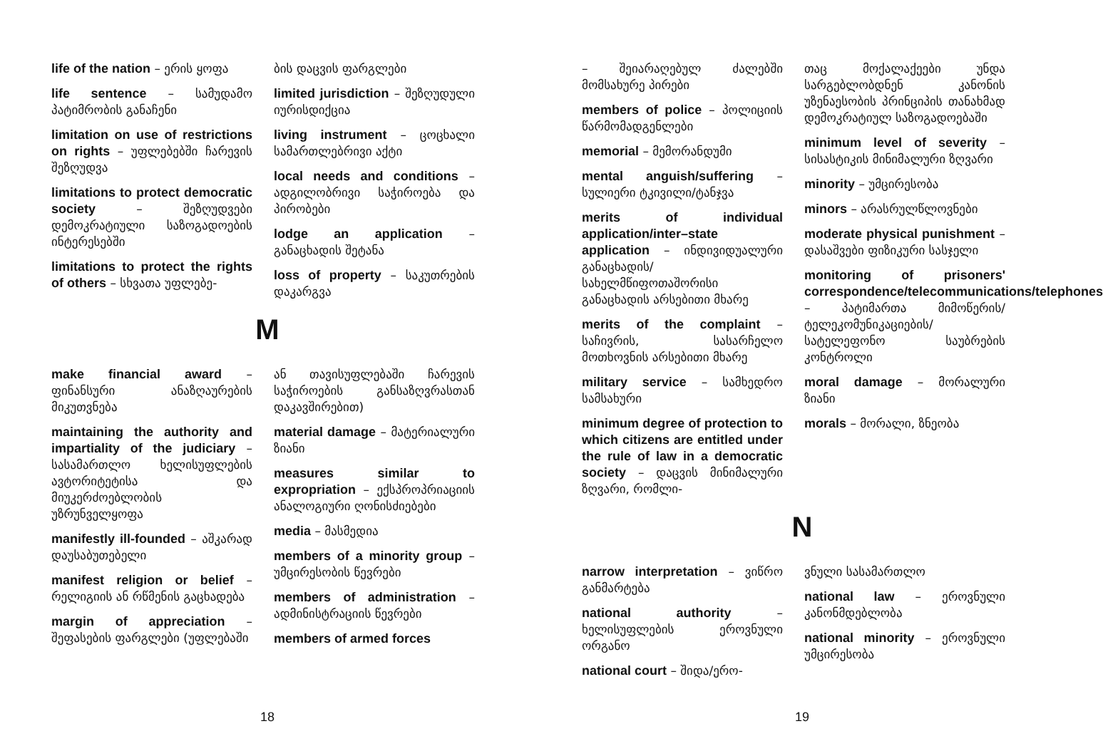life of the nation – ერის ყოფა
life sentence – სამუდამო პატიმრობის განაჩენი
limitation on use of restrictions on rights – უფლებებში ჩარევის შეზღუდვა
limitations to protect democratic society – შეზღუდვები დემოკრატიული საზოგადოების ინტერესებში
limitations to protect the rights of others – სხვათა უფლებე-
ბის დაცვის ფარგლები
limited jurisdiction – შეზღუდული იურისდიქცია
living instrument – ცოცხალი სამართლებრივი აქტი
local needs and conditions – ადგილობრივი საჭიროება და პირობები
lodge an application – განაცხადის შეტანა
loss of property – საკუთრების დაკარგვა
M
make financial award – ფინანსური ანაზღაურების მიკუთვნება
maintaining the authority and impartiality of the judiciary – სასამართლო ხელისუფლების ავტორიტეტისა და მიუკერძოებლობის უზრუნველყოფა
manifestly ill-founded – აშკარად დაუსაბუთებელი
manifest religion or belief – რელიგიის ან რწმენის გაცხადება
margin of appreciation – შეფასების ფარგლები (უფლებაში
ან თავისუფლებაში ჩარევის საჭიროების განსაზღვრასთან დაკავშირებით)
material damage – მატერიალური ზიანი
measures similar to expropriation – ექსპროპრიაციის ანალოგიური ღონისძიებები
media – მასმედია
members of a minority group – უმცირესობის წევრები
members of administration – ადმინისტრაციის წევრები
members of armed forces
18
– შეიარაღებულ ძალებში მომსახურე პირები
members of police – პოლიციის წარმომადგენლები
memorial – მემორანდუმი
mental anguish/suffering – სულიერი ტკივილი/ტანჯვა
merits of individual application/inter–state application – ინდივიდუალური განაცხადის/სახელმწიფოთაშორისი განაცხადის არსებითი მხარე
merits of the complaint – საჩივრის, სასარჩელო მოთხოვნის არსებითი მხარე
military service – სამხედრო სამსახური
minimum degree of protection to which citizens are entitled under the rule of law in a democratic society – დაცვის მინიმალური ზღვარი, რომლი-
თაც მოქალაქეები უნდა სარგებლობდნენ კანონის უზენაესობის პრინციპის თანახმად დემოკრატიულ საზოგადოებაში
minimum level of severity – სისასტიკის მინიმალური ზღვარი
minority – უმცირესობა
minors – არასრულწლოვნები
moderate physical punishment – დასაშვები ფიზიკური სასჯელი
monitoring of prisoners' correspondence/telecommunications/telephones – პატიმართა მიმოწერის/ტელეკომუნიკაციების/სატელეფონო საუბრების კონტროლი
moral damage – მორალური ზიანი
morals – მორალი, ზნეობა
N
narrow interpretation – ვიწრო განმარტება
national authority – ხელისუფლების ეროვნული ორგანო
national court – შიდა/ერო-
ვნული სასამართლო
national law – ეროვნული კანონმდებლობა
national minority – ეროვნული უმცირესობა
19